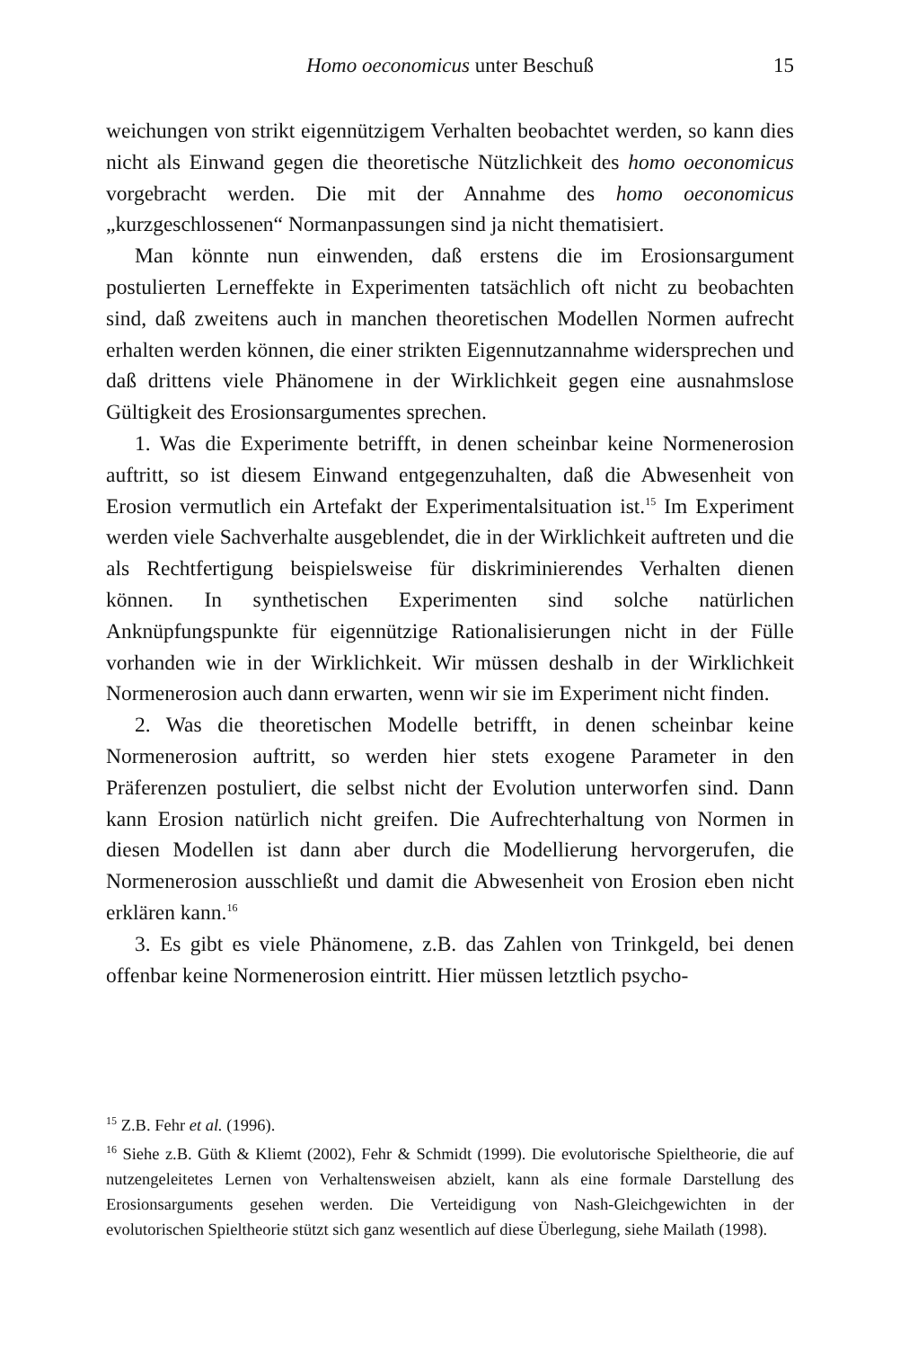Homo oeconomicus unter Beschuß
15
weichungen von strikt eigennützigem Verhalten beobachtet werden, so kann dies nicht als Einwand gegen die theoretische Nützlichkeit des homo oeconomicus vorgebracht werden. Die mit der Annahme des homo oeconomicus „kurzgeschlossenen“ Normanpassungen sind ja nicht thematisiert.
Man könnte nun einwenden, daß erstens die im Erosionsargument postulierten Lerneffekte in Experimenten tatsächlich oft nicht zu beobachten sind, daß zweitens auch in manchen theoretischen Modellen Normen aufrecht erhalten werden können, die einer strikten Eigennutzannahme widersprechen und daß drittens viele Phänomene in der Wirklichkeit gegen eine ausnahmslose Gültigkeit des Erosionsargumentes sprechen.
1. Was die Experimente betrifft, in denen scheinbar keine Normenerosion auftritt, so ist diesem Einwand entgegenzuhalten, daß die Abwesenheit von Erosion vermutlich ein Artefakt der Experimentalsituation ist.<sup>15</sup> Im Experiment werden viele Sachverhalte ausgeblendet, die in der Wirklichkeit auftreten und die als Rechtfertigung beispielsweise für diskriminierendes Verhalten dienen können. In synthetischen Experimenten sind solche natürlichen Anknüpfungspunkte für eigennützige Rationalisierungen nicht in der Fülle vorhanden wie in der Wirklichkeit. Wir müssen deshalb in der Wirklichkeit Normenerosion auch dann erwarten, wenn wir sie im Experiment nicht finden.
2. Was die theoretischen Modelle betrifft, in denen scheinbar keine Normenerosion auftritt, so werden hier stets exogene Parameter in den Präferenzen postuliert, die selbst nicht der Evolution unterworfen sind. Dann kann Erosion natürlich nicht greifen. Die Aufrechterhaltung von Normen in diesen Modellen ist dann aber durch die Modellierung hervorgerufen, die Normenerosion ausschließt und damit die Abwesenheit von Erosion eben nicht erklären kann.<sup>16</sup>
3. Es gibt es viele Phänomene, z.B. das Zahlen von Trinkgeld, bei denen offenbar keine Normenerosion eintritt. Hier müssen letztlich psycho-
<sup>15</sup> Z.B. Fehr et al. (1996).
<sup>16</sup> Siehe z.B. Güth & Kliemt (2002), Fehr & Schmidt (1999). Die evolutorische Spieltheorie, die auf nutzengeleitetes Lernen von Verhaltensweisen abzielt, kann als eine formale Darstellung des Erosionsarguments gesehen werden. Die Verteidigung von Nash-Gleichgewichten in der evolutorischen Spieltheorie stützt sich ganz wesentlich auf diese Überlegung, siehe Mailath (1998).